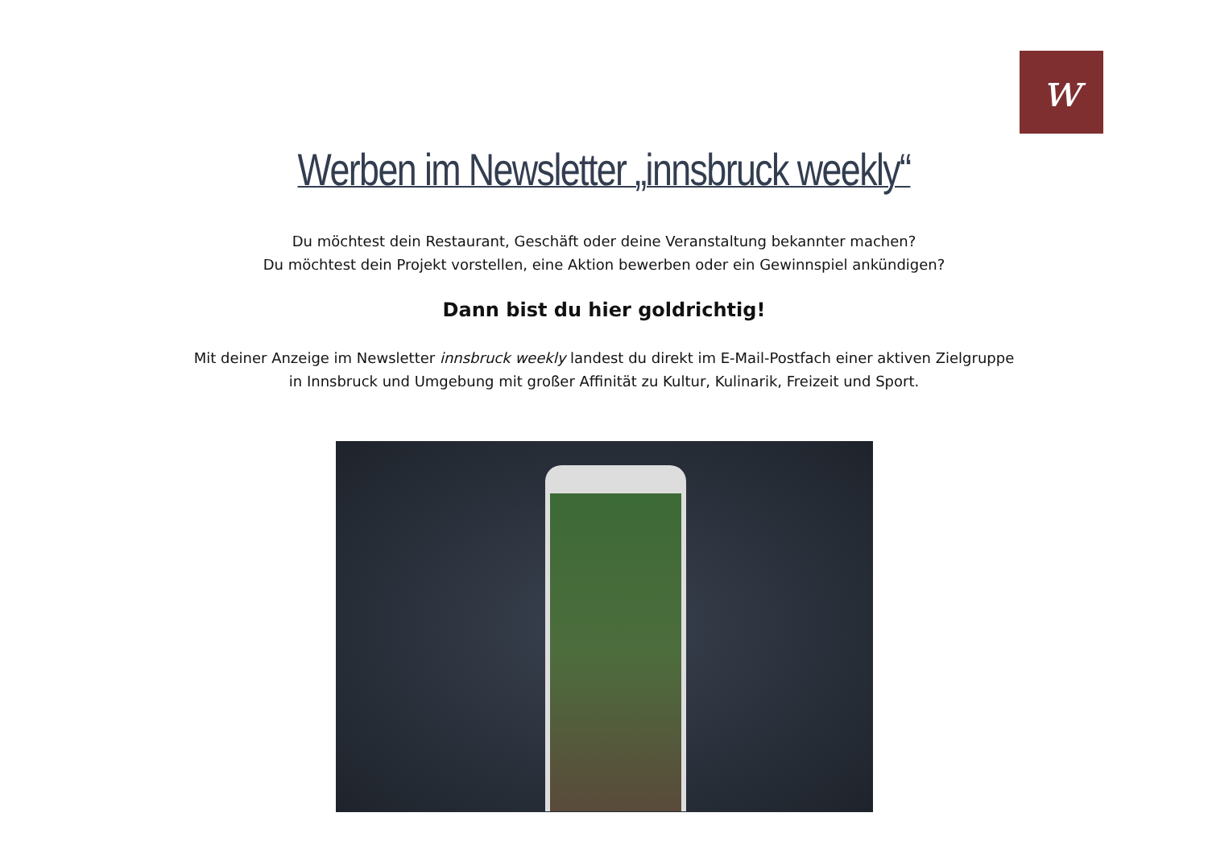w
Werben im Newsletter „innsbruck weekly“
Du möchtest dein Restaurant, Geschäft oder deine Veranstaltung bekannter machen?
Du möchtest dein Projekt vorstellen, eine Aktion bewerben oder ein Gewinnspiel ankündigen?
Dann bist du hier goldrichtig!
Mit deiner Anzeige im Newsletter innsbruck weekly landest du direkt im E-Mail-Postfach einer aktiven Zielgruppe
in Innsbruck und Umgebung mit großer Affinität zu Kultur, Kulinarik, Freizeit und Sport.